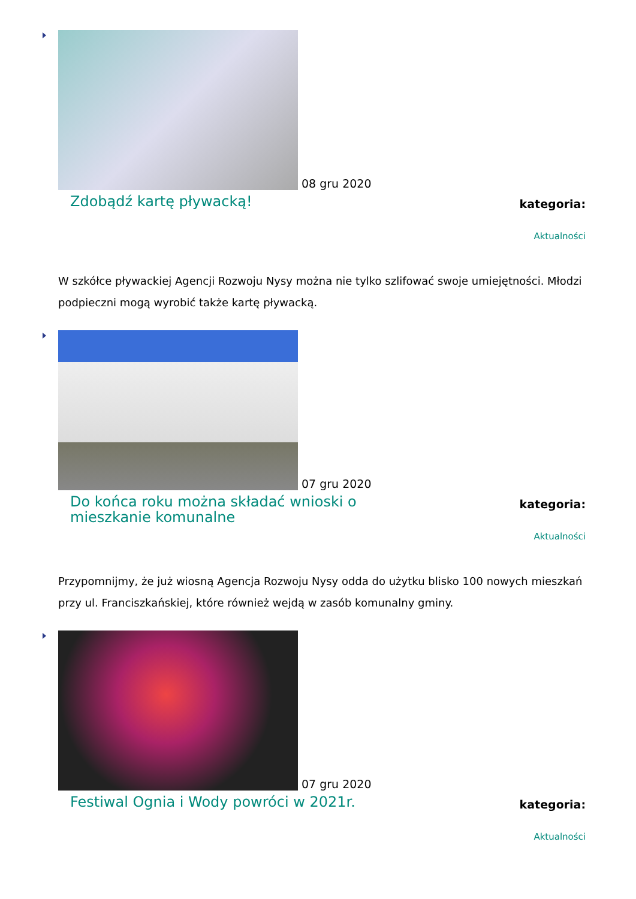08 gru 2020
Zdobądź kartę pływacką!
kategoria:
Aktualności
W szkółce pływackiej Agencji Rozwoju Nysy można nie tylko szlifować swoje umiejętności. Młodzi podpieczni mogą wyrobić także kartę pływacką.
07 gru 2020
Do końca roku można składać wnioski o mieszkanie komunalne
kategoria:
Aktualności
Przypomnijmy, że już wiosną Agencja Rozwoju Nysy odda do użytku blisko 100 nowych mieszkań przy ul. Franciszkańskiej, które również wejdą w zasób komunalny gminy.
07 gru 2020
Festiwal Ognia i Wody powróci w 2021r.
kategoria:
Aktualności